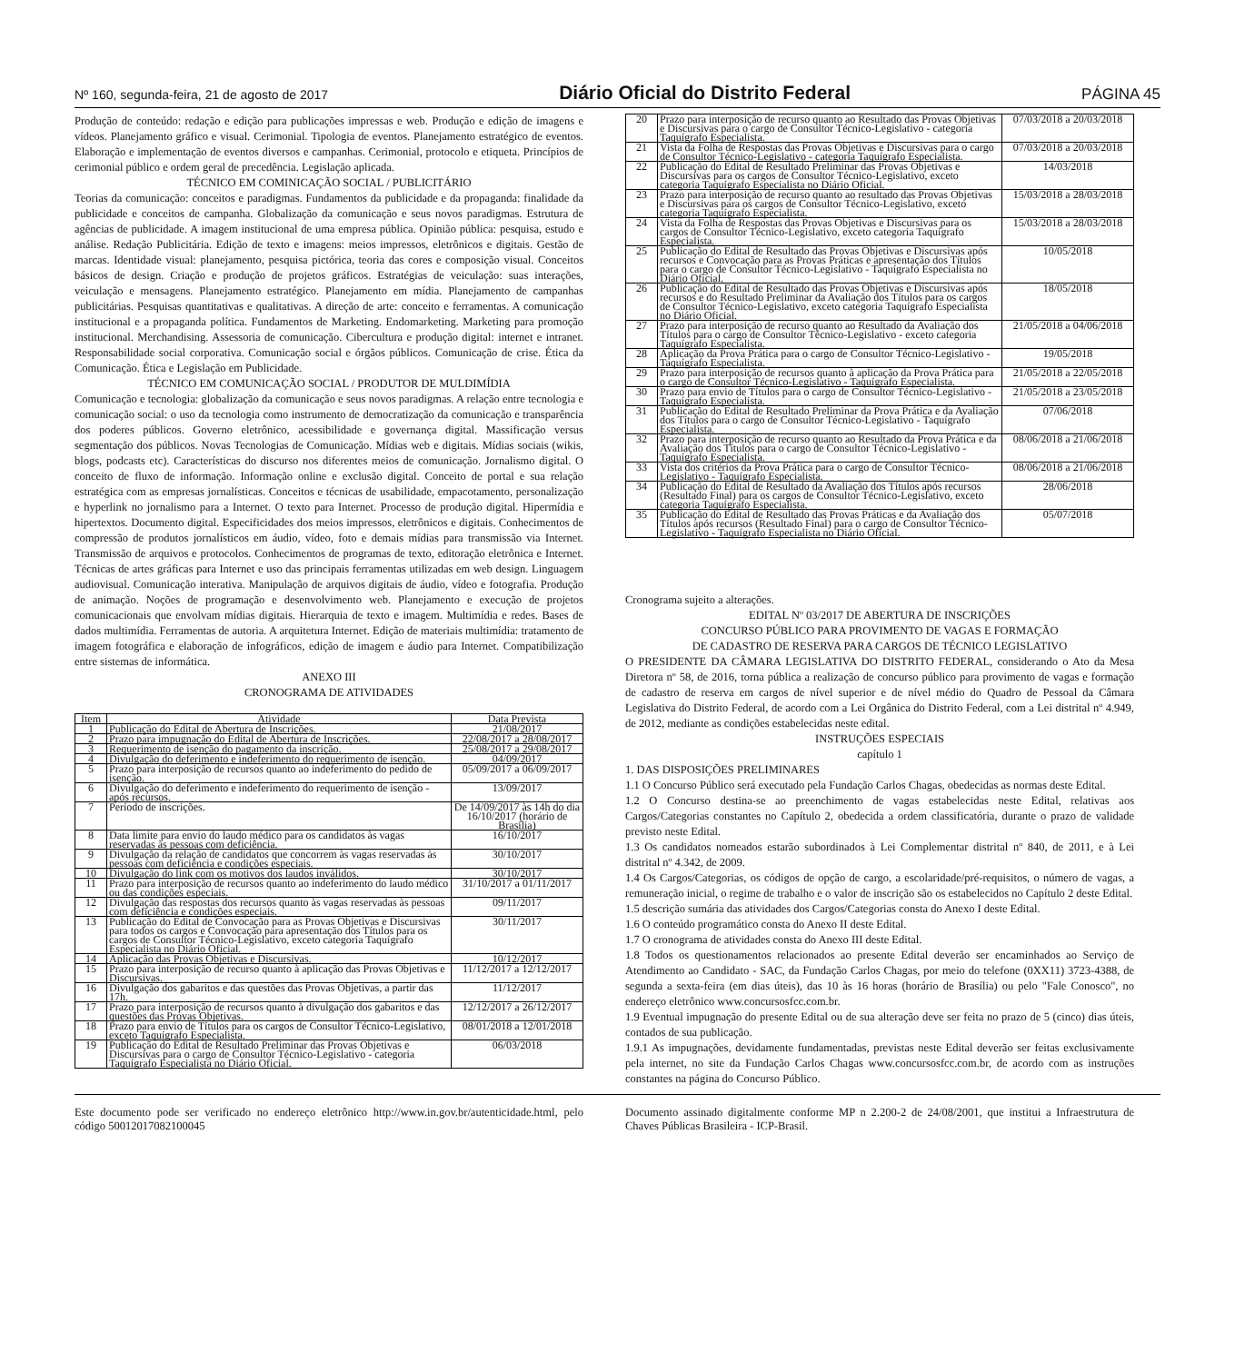Nº 160, segunda-feira, 21 de agosto de 2017 Diário Oficial do Distrito Federal PÁGINA 45
Produção de conteúdo: redação e edição para publicações impressas e web. Produção e edição de imagens e vídeos. Planejamento gráfico e visual. Cerimonial. Tipologia de eventos. Planejamento estratégico de eventos. Elaboração e implementação de eventos diversos e campanhas. Cerimonial, protocolo e etiqueta. Princípios de cerimonial público e ordem geral de precedência. Legislação aplicada.
TÉCNICO EM COMINICAÇÃO SOCIAL / PUBLICITÁRIO
Teorias da comunicação: conceitos e paradigmas. Fundamentos da publicidade e da propaganda: finalidade da publicidade e conceitos de campanha. Globalização da comunicação e seus novos paradigmas. Estrutura de agências de publicidade. A imagem institucional de uma empresa pública. Opinião pública: pesquisa, estudo e análise. Redação Publicitária. Edição de texto e imagens: meios impressos, eletrônicos e digitais. Gestão de marcas. Identidade visual: planejamento, pesquisa pictórica, teoria das cores e composição visual. Conceitos básicos de design. Criação e produção de projetos gráficos. Estratégias de veiculação: suas interações, veiculação e mensagens. Planejamento estratégico. Planejamento em mídia. Planejamento de campanhas publicitárias. Pesquisas quantitativas e qualitativas. A direção de arte: conceito e ferramentas. A comunicação institucional e a propaganda política. Fundamentos de Marketing. Endomarketing. Marketing para promoção institucional. Merchandising. Assessoria de comunicação. Cibercultura e produção digital: internet e intranet. Responsabilidade social corporativa. Comunicação social e órgãos públicos. Comunicação de crise. Ética da Comunicação. Ética e Legislação em Publicidade.
TÉCNICO EM COMUNICAÇÃO SOCIAL / PRODUTOR DE MULDIMÍDIA
Comunicação e tecnologia: globalização da comunicação e seus novos paradigmas. A relação entre tecnologia e comunicação social: o uso da tecnologia como instrumento de democratização da comunicação e transparência dos poderes públicos. Governo eletrônico, acessibilidade e governança digital. Massificação versus segmentação dos públicos. Novas Tecnologias de Comunicação. Mídias web e digitais. Mídias sociais (wikis, blogs, podcasts etc). Características do discurso nos diferentes meios de comunicação. Jornalismo digital. O conceito de fluxo de informação. Informação online e exclusão digital. Conceito de portal e sua relação estratégica com as empresas jornalísticas. Conceitos e técnicas de usabilidade, empacotamento, personalização e hyperlink no jornalismo para a Internet. O texto para Internet. Processo de produção digital. Hipermídia e hipertextos. Documento digital. Especificidades dos meios impressos, eletrônicos e digitais. Conhecimentos de compressão de produtos jornalísticos em áudio, vídeo, foto e demais mídias para transmissão via Internet. Transmissão de arquivos e protocolos. Conhecimentos de programas de texto, editoração eletrônica e Internet. Técnicas de artes gráficas para Internet e uso das principais ferramentas utilizadas em web design. Linguagem audiovisual. Comunicação interativa. Manipulação de arquivos digitais de áudio, vídeo e fotografia. Produção de animação. Noções de programação e desenvolvimento web. Planejamento e execução de projetos comunicacionais que envolvam mídias digitais. Hierarquia de texto e imagem. Multimídia e redes. Bases de dados multimídia. Ferramentas de autoria. A arquitetura Internet. Edição de materiais multimídia: tratamento de imagem fotográfica e elaboração de infográficos, edição de imagem e áudio para Internet. Compatibilização entre sistemas de informática.
ANEXO III
CRONOGRAMA DE ATIVIDADES
| Item | Atividade | Data Prevista |
| --- | --- | --- |
| 1 | Publicação do Edital de Abertura de Inscrições. | 21/08/2017 |
| 2 | Prazo para impugnação do Edital de Abertura de Inscrições. | 22/08/2017 a 28/08/2017 |
| 3 | Requerimento de isenção do pagamento da inscrição. | 25/08/2017 a 29/08/2017 |
| 4 | Divulgação do deferimento e indeferimento do requerimento de isenção. | 04/09/2017 |
| 5 | Prazo para interposição de recursos quanto ao indeferimento do pedido de isenção. | 05/09/2017 a 06/09/2017 |
| 6 | Divulgação do deferimento e indeferimento do requerimento de isenção - após recursos. | 13/09/2017 |
| 7 | Período de inscrições. | De 14/09/2017 às 14h do dia 16/10/2017 (horário de Brasília) |
| 8 | Data limite para envio do laudo médico para os candidatos às vagas reservadas às pessoas com deficiência. | 16/10/2017 |
| 9 | Divulgação da relação de candidatos que concorrem às vagas reservadas às pessoas com deficiência e condições especiais. | 30/10/2017 |
| 10 | Divulgação do link com os motivos dos laudos inválidos. | 30/10/2017 |
| 11 | Prazo para interposição de recursos quanto ao indeferimento do laudo médico ou das condições especiais. | 31/10/2017 a 01/11/2017 |
| 12 | Divulgação das respostas dos recursos quanto às vagas reservadas às pessoas com deficiência e condições especiais. | 09/11/2017 |
| 13 | Publicação do Edital de Convocação para as Provas Objetivas e Discursivas para todos os cargos e Convocação para apresentação dos Títulos para os cargos de Consultor Técnico-Legislativo, exceto categoria Taquígrafo Especialista no Diário Oficial. | 30/11/2017 |
| 14 | Aplicação das Provas Objetivas e Discursivas. | 10/12/2017 |
| 15 | Prazo para interposição de recurso quanto à aplicação das Provas Objetivas e Discursivas. | 11/12/2017 a 12/12/2017 |
| 16 | Divulgação dos gabaritos e das questões das Provas Objetivas, a partir das 17h. | 11/12/2017 |
| 17 | Prazo para interposição de recursos quanto à divulgação dos gabaritos e das questões das Provas Objetivas. | 12/12/2017 a 26/12/2017 |
| 18 | Prazo para envio de Títulos para os cargos de Consultor Técnico-Legislativo, exceto Taquígrafo Especialista. | 08/01/2018 a 12/01/2018 |
| 19 | Publicação do Edital de Resultado Preliminar das Provas Objetivas e Discursivas para o cargo de Consultor Técnico-Legislativo - categoria Taquígrafo Especialista no Diário Oficial. | 06/03/2018 |
| 20 | Prazo para interposição de recurso quanto ao Resultado das Provas Objetivas e Discursivas para o cargo de Consultor Técnico-Legislativo - categoria Taquígrafo Especialista. | 07/03/2018 a 20/03/2018 |
| 21 | Vista da Folha de Respostas das Provas Objetivas e Discursivas para o cargo de Consultor Técnico-Legislativo - categoria Taquígrafo Especialista. | 07/03/2018 a 20/03/2018 |
| 22 | Publicação do Edital de Resultado Preliminar das Provas Objetivas e Discursivas para os cargos de Consultor Técnico-Legislativo, exceto categoria Taquígrafo Especialista no Diário Oficial. | 14/03/2018 |
| 23 | Prazo para interposição de recurso quanto ao resultado das Provas Objetivas e Discursivas para os cargos de Consultor Técnico-Legislativo, exceto categoria Taquígrafo Especialista. | 15/03/2018 a 28/03/2018 |
| 24 | Vista da Folha de Respostas das Provas Objetivas e Discursivas para os cargos de Consultor Técnico-Legislativo, exceto categoria Taquígrafo Especialista. | 15/03/2018 a 28/03/2018 |
| 25 | Publicação do Edital de Resultado das Provas Objetivas e Discursivas após recursos e Convocação para as Provas Práticas e apresentação dos Títulos para o cargo de Consultor Técnico-Legislativo - Taquígrafo Especialista no Diário Oficial. | 10/05/2018 |
| 26 | Publicação do Edital de Resultado das Provas Objetivas e Discursivas após recursos e do Resultado Preliminar da Avaliação dos Títulos para os cargos de Consultor Técnico-Legislativo, exceto categoria Taquígrafo Especialista no Diário Oficial. | 18/05/2018 |
| 27 | Prazo para interposição de recurso quanto ao Resultado da Avaliação dos Títulos para o cargo de Consultor Técnico-Legislativo - exceto categoria Taquígrafo Especialista. | 21/05/2018 a 04/06/2018 |
| 28 | Aplicação da Prova Prática para o cargo de Consultor Técnico-Legislativo - Taquígrafo Especialista. | 19/05/2018 |
| 29 | Prazo para interposição de recursos quanto à aplicação da Prova Prática para o cargo de Consultor Técnico-Legislativo - Taquígrafo Especialista. | 21/05/2018 a 22/05/2018 |
| 30 | Prazo para envio de Títulos para o cargo de Consultor Técnico-Legislativo - Taquígrafo Especialista. | 21/05/2018 a 23/05/2018 |
| 31 | Publicação do Edital de Resultado Preliminar da Prova Prática e da Avaliação dos Títulos para o cargo de Consultor Técnico-Legislativo - Taquígrafo Especialista. | 07/06/2018 |
| 32 | Prazo para interposição de recurso quanto ao Resultado da Prova Prática e da Avaliação dos Títulos para o cargo de Consultor Técnico-Legislativo - Taquígrafo Especialista. | 08/06/2018 a 21/06/2018 |
| 33 | Vista dos critérios da Prova Prática para o cargo de Consultor Técnico-Legislativo - Taquígrafo Especialista. | 08/06/2018 a 21/06/2018 |
| 34 | Publicação do Edital de Resultado da Avaliação dos Títulos após recursos (Resultado Final) para os cargos de Consultor Técnico-Legislativo, exceto categoria Taquígrafo Especialista. | 28/06/2018 |
| 35 | Publicação do Edital de Resultado das Provas Práticas e da Avaliação dos Títulos após recursos (Resultado Final) para o cargo de Consultor Técnico-Legislativo - Taquígrafo Especialista no Diário Oficial. | 05/07/2018 |
Cronograma sujeito a alterações.
EDITAL Nº 03/2017 DE ABERTURA DE INSCRIÇÕES
CONCURSO PÚBLICO PARA PROVIMENTO DE VAGAS E FORMAÇÃO
DE CADASTRO DE RESERVA PARA CARGOS DE TÉCNICO LEGISLATIVO
O PRESIDENTE DA CÂMARA LEGISLATIVA DO DISTRITO FEDERAL, considerando o Ato da Mesa Diretora nº 58, de 2016, torna pública a realização de concurso público para provimento de vagas e formação de cadastro de reserva em cargos de nível superior e de nível médio do Quadro de Pessoal da Câmara Legislativa do Distrito Federal, de acordo com a Lei Orgânica do Distrito Federal, com a Lei distrital nº 4.949, de 2012, mediante as condições estabelecidas neste edital.
INSTRUÇÕES ESPECIAIS
capítulo 1
1. DAS DISPOSIÇÕES PRELIMINARES
1.1 O Concurso Público será executado pela Fundação Carlos Chagas, obedecidas as normas deste Edital.
1.2 O Concurso destina-se ao preenchimento de vagas estabelecidas neste Edital, relativas aos Cargos/Categorias constantes no Capítulo 2, obedecida a ordem classificatória, durante o prazo de validade previsto neste Edital.
1.3 Os candidatos nomeados estarão subordinados à Lei Complementar distrital nº 840, de 2011, e à Lei distrital nº 4.342, de 2009.
1.4 Os Cargos/Categorias, os códigos de opção de cargo, a escolaridade/pré-requisitos, o número de vagas, a remuneração inicial, o regime de trabalho e o valor de inscrição são os estabelecidos no Capítulo 2 deste Edital.
1.5 descrição sumária das atividades dos Cargos/Categorias consta do Anexo I deste Edital.
1.6 O conteúdo programático consta do Anexo II deste Edital.
1.7 O cronograma de atividades consta do Anexo III deste Edital.
1.8 Todos os questionamentos relacionados ao presente Edital deverão ser encaminhados ao Serviço de Atendimento ao Candidato - SAC, da Fundação Carlos Chagas, por meio do telefone (0XX11) 3723-4388, de segunda a sexta-feira (em dias úteis), das 10 às 16 horas (horário de Brasília) ou pelo "Fale Conosco", no endereço eletrônico www.concursosfcc.com.br.
1.9 Eventual impugnação do presente Edital ou de sua alteração deve ser feita no prazo de 5 (cinco) dias úteis, contados de sua publicação.
1.9.1 As impugnações, devidamente fundamentadas, previstas neste Edital deverão ser feitas exclusivamente pela internet, no site da Fundação Carlos Chagas www.concursosfcc.com.br, de acordo com as instruções constantes na página do Concurso Público.
Este documento pode ser verificado no endereço eletrônico http://www.in.gov.br/autenticidade.html, pelo código 50012017082100045
Documento assinado digitalmente conforme MP n 2.200-2 de 24/08/2001, que institui a Infraestrutura de Chaves Públicas Brasileira - ICP-Brasil.